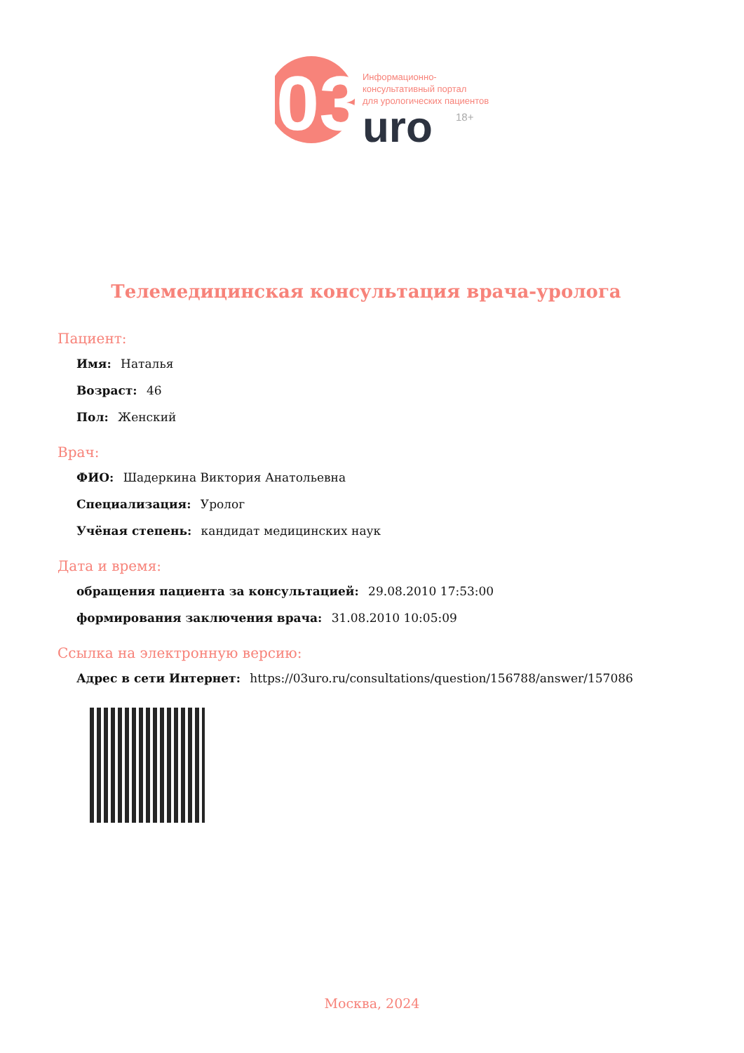03
Информационно-
консультативный портал
для урологических пациентов
uro
18+
Телемедицинская консультация врача-уролога
Пациент:
Имя: Наталья
Возраст: 46
Пол: Женский
Врач:
ФИО: Шадеркина Виктория Анатольевна
Специализация: Уролог
Учёная степень: кандидат медицинских наук
Дата и время:
обращения пациента за консультацией: 29.08.2010 17:53:00
формирования заключения врача: 31.08.2010 10:05:09
Ссылка на электронную версию:
Адрес в сети Интернет: https://03uro.ru/consultations/question/156788/answer/157086
Москва, 2024